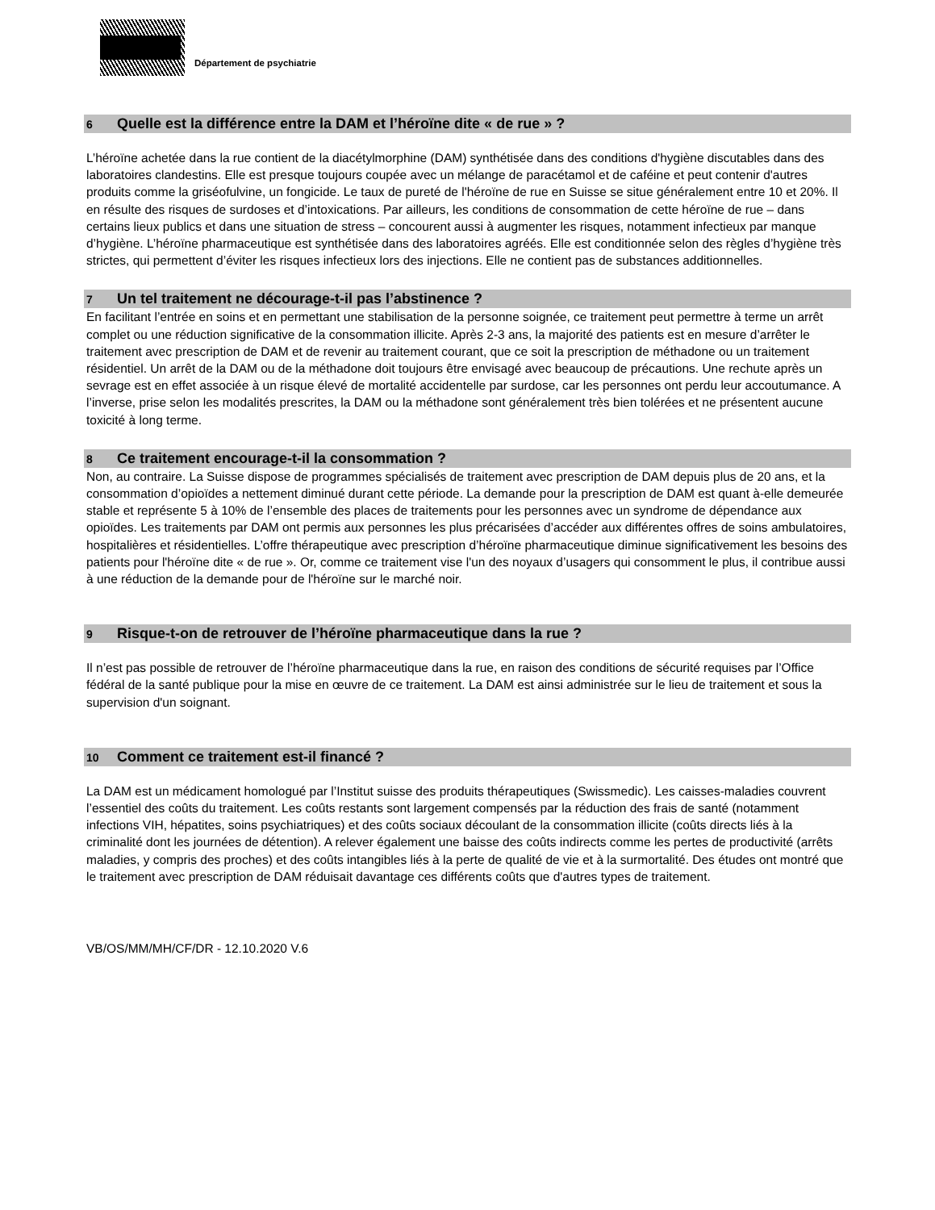Département de psychiatrie
6 Quelle est la différence entre la DAM et l’héroïne dite « de rue » ?
L’héroïne achetée dans la rue contient de la diacétylmorphine (DAM) synthétisée dans des conditions d'hygiène discutables dans des laboratoires clandestins. Elle est presque toujours coupée avec un mélange de paracétamol et de caféine et peut contenir d'autres produits comme la griséofulvine, un fongicide. Le taux de pureté de l'héroïne de rue en Suisse se situe généralement entre 10 et 20%. Il en résulte des risques de surdoses et d’intoxications. Par ailleurs, les conditions de consommation de cette héroïne de rue – dans certains lieux publics et dans une situation de stress – concourent aussi à augmenter les risques, notamment infectieux par manque d’hygiène. L’héroïne pharmaceutique est synthétisée dans des laboratoires agréés. Elle est conditionnée selon des règles d’hygiène très strictes, qui permettent d’éviter les risques infectieux lors des injections. Elle ne contient pas de substances additionnelles.
7 Un tel traitement ne décourage-t-il pas l’abstinence ?
En facilitant l’entrée en soins et en permettant une stabilisation de la personne soignée, ce traitement peut permettre à terme un arrêt complet ou une réduction significative de la consommation illicite. Après 2-3 ans, la majorité des patients est en mesure d’arrêter le traitement avec prescription de DAM et de revenir au traitement courant, que ce soit la prescription de méthadone ou un traitement résidentiel. Un arrêt de la DAM ou de la méthadone doit toujours être envisagé avec beaucoup de précautions. Une rechute après un sevrage est en effet associée à un risque élevé de mortalité accidentelle par surdose, car les personnes ont perdu leur accoutumance. A l’inverse, prise selon les modalités prescrites, la DAM ou la méthadone sont généralement très bien tolérées et ne présentent aucune toxicité à long terme.
8 Ce traitement encourage-t-il la consommation ?
Non, au contraire. La Suisse dispose de programmes spécialisés de traitement avec prescription de DAM depuis plus de 20 ans, et la consommation d’opioïdes a nettement diminué durant cette période. La demande pour la prescription de DAM est quant à-elle demeurée stable et représente 5 à 10% de l’ensemble des places de traitements pour les personnes avec un syndrome de dépendance aux opioïdes. Les traitements par DAM ont permis aux personnes les plus précarisées d’accéder aux différentes offres de soins ambulatoires, hospitalières et résidentielles. L’offre thérapeutique avec prescription d’héroïne pharmaceutique diminue significativement les besoins des patients pour l'héroïne dite « de rue ». Or, comme ce traitement vise l'un des noyaux d’usagers qui consomment le plus, il contribue aussi à une réduction de la demande pour de l'héroïne sur le marché noir.
9 Risque-t-on de retrouver de l’héroïne pharmaceutique dans la rue ?
Il n’est pas possible de retrouver de l’héroïne pharmaceutique dans la rue, en raison des conditions de sécurité requises par l’Office fédéral de la santé publique pour la mise en œuvre de ce traitement. La DAM est ainsi administrée sur le lieu de traitement et sous la supervision d'un soignant.
10 Comment ce traitement est-il financé ?
La DAM est un médicament homologué par l’Institut suisse des produits thérapeutiques (Swissmedic). Les caisses-maladies couvrent l’essentiel des coûts du traitement. Les coûts restants sont largement compensés par la réduction des frais de santé (notamment infections VIH, hépatites, soins psychiatriques) et des coûts sociaux découlant de la consommation illicite (coûts directs liés à la criminalité dont les journées de détention). A relever également une baisse des coûts indirects comme les pertes de productivité (arrêts maladies, y compris des proches) et des coûts intangibles liés à la perte de qualité de vie et à la surmortalité. Des études ont montré que le traitement avec prescription de DAM réduisait davantage ces différents coûts que d'autres types de traitement.
VB/OS/MM/MH/CF/DR - 12.10.2020 V.6